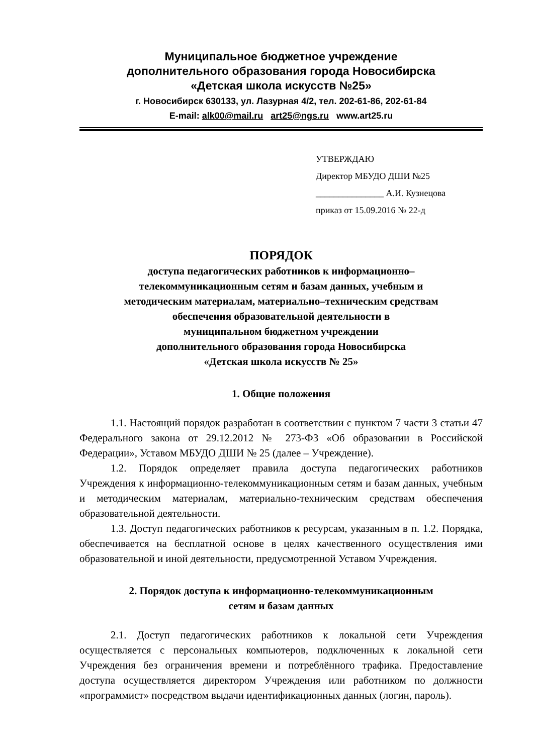Муниципальное бюджетное учреждение
дополнительного образования города Новосибирска
«Детская школа искусств №25»
г. Новосибирск 630133, ул. Лазурная 4/2, тел. 202-61-86, 202-61-84
E-mail: alk00@mail.ru art25@ngs.ru www.art25.ru
УТВЕРЖДАЮ
Директор МБУДО ДШИ №25
_______________ А.И. Кузнецова
приказ от 15.09.2016 № 22-д
ПОРЯДОК
доступа педагогических работников к информационно–
телекоммуникационным сетям и базам данных, учебным и
методическим материалам, материально–техническим средствам
обеспечения образовательной деятельности в
муниципальном бюджетном учреждении
дополнительного образования города Новосибирска
«Детская школа искусств № 25»
1. Общие положения
1.1. Настоящий порядок разработан в соответствии с пунктом 7 части 3 статьи 47 Федерального закона от 29.12.2012 № 273-ФЗ «Об образовании в Российской Федерации», Уставом МБУДО ДШИ № 25 (далее – Учреждение).
1.2. Порядок определяет правила доступа педагогических работников Учреждения к информационно-телекоммуникационным сетям и базам данных, учебным и методическим материалам, материально-техническим средствам обеспечения образовательной деятельности.
1.3. Доступ педагогических работников к ресурсам, указанным в п. 1.2. Порядка, обеспечивается на бесплатной основе в целях качественного осуществления ими образовательной и иной деятельности, предусмотренной Уставом Учреждения.
2. Порядок доступа к информационно-телекоммуникационным
сетям и базам данных
2.1. Доступ педагогических работников к локальной сети Учреждения осуществляется с персональных компьютеров, подключенных к локальной сети Учреждения без ограничения времени и потреблённого трафика. Предоставление доступа осуществляется директором Учреждения или работником по должности «программист» посредством выдачи идентификационных данных (логин, пароль).